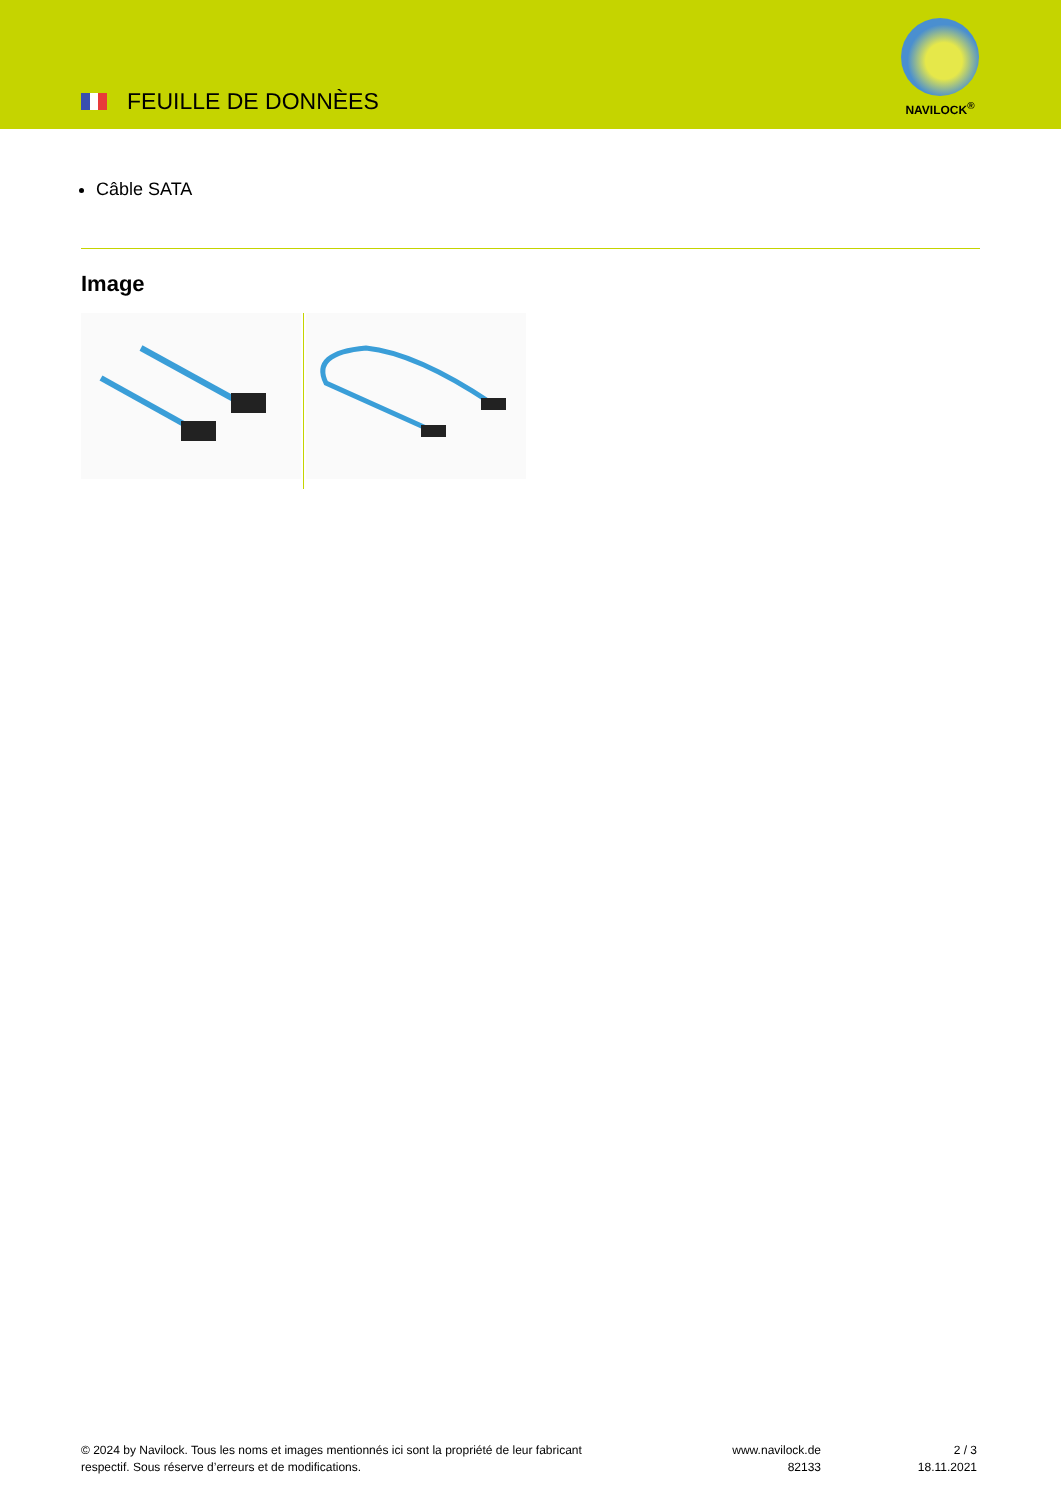FEUILLE DE DONNÈES
NAVILOCK<sup>®</sup>
Câble SATA
Image
© 2024 by Navilock. Tous les noms et images mentionnés ici sont la propriété de leur fabricant respectif. Sous réserve d’erreurs et de modifications.
www.navilock.de
82133
2 / 3
18.11.2021